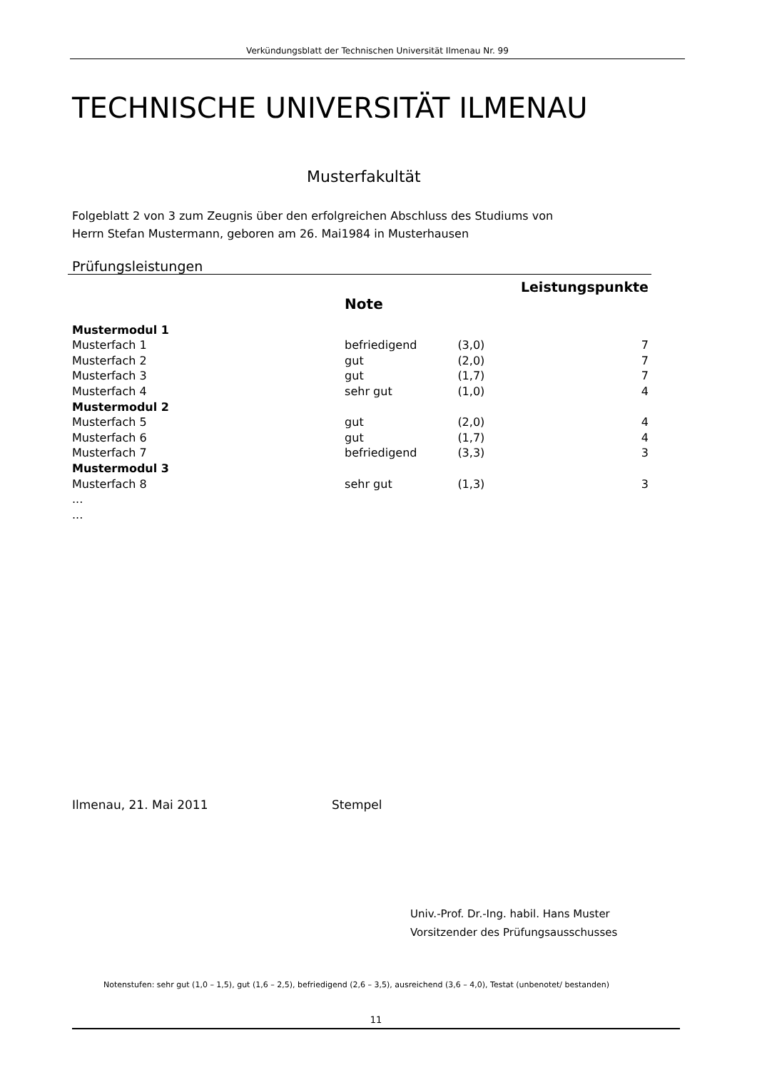Verkündungsblatt der Technischen Universität Ilmenau Nr. 99
TECHNISCHE UNIVERSITÄT ILMENAU
Musterfakultät
Folgeblatt 2 von 3 zum Zeugnis über den erfolgreichen Abschluss des Studiums von
Herrn Stefan Mustermann, geboren am 26. Mai1984 in Musterhausen
Prüfungsleistungen
| | Note | | Leistungspunkte |
| --- | --- | --- | --- |
| Mustermodul 1 | | | |
| Musterfach 1 | befriedigend | (3,0) | 7 |
| Musterfach 2 | gut | (2,0) | 7 |
| Musterfach 3 | gut | (1,7) | 7 |
| Musterfach 4 | sehr gut | (1,0) | 4 |
| Mustermodul 2 | | | |
| Musterfach 5 | gut | (2,0) | 4 |
| Musterfach 6 | gut | (1,7) | 4 |
| Musterfach 7 | befriedigend | (3,3) | 3 |
| Mustermodul 3 | | | |
| Musterfach 8 | sehr gut | (1,3) | 3 |
| ... | | | |
| ... | | | |
Ilmenau, 21. Mai 2011 Stempel
Univ.-Prof. Dr.-Ing. habil. Hans Muster
Vorsitzender des Prüfungsausschusses
Notenstufen: sehr gut (1,0 – 1,5), gut (1,6 – 2,5), befriedigend (2,6 – 3,5), ausreichend (3,6 – 4,0), Testat (unbenotet/ bestanden)
11